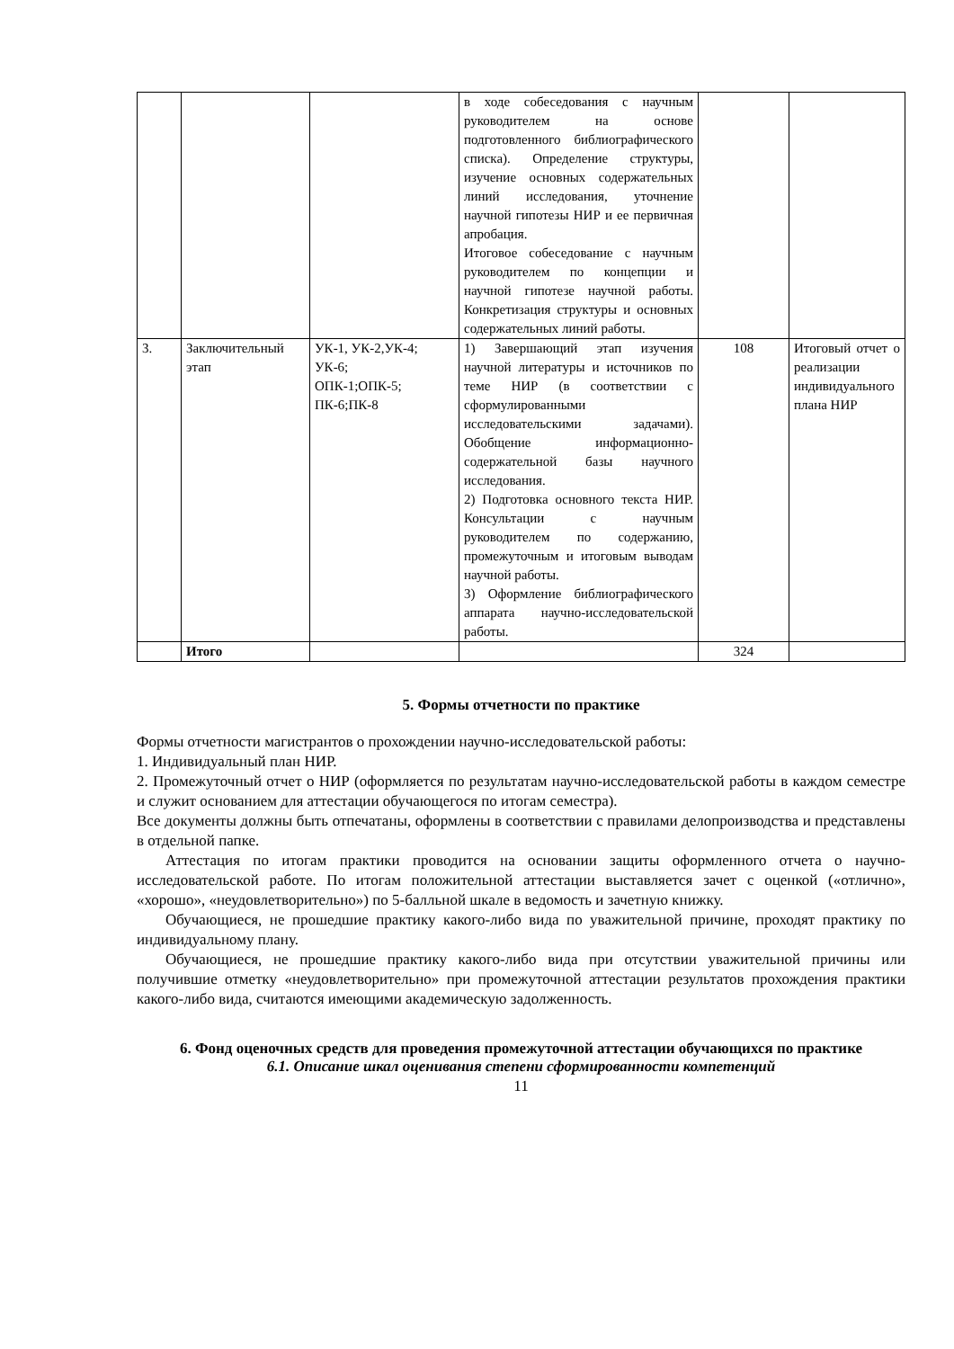| | | | в ходе собеседования с научным руководителем на основе подготовленного библиографического списка). Определение структуры, изучение основных содержательных линий исследования, уточнение научной гипотезы НИР и ее первичная апробация. Итоговое собеседование с научным руководителем по концепции и научной гипотезе научной работы. Конкретизация структуры и основных содержательных линий работы. | | |
| 3. | Заключительный этап | УК-1, УК-2,УК-4; УК-6; ОПК-1;ОПК-5; ПК-6;ПК-8 | 1) Завершающий этап изучения научной литературы и источников по теме НИР (в соответствии с сформулированными исследовательскими задачами). Обобщение информационно-содержательной базы научного исследования. 2) Подготовка основного текста НИР. Консультации с научным руководителем по содержанию, промежуточным и итоговым выводам научной работы. 3) Оформление библиографического аппарата научно-исследовательской работы. | 108 | Итоговый отчет о реализации индивидуального плана НИР |
| | Итого | | | 324 | |
5. Формы отчетности по практике
Формы отчетности магистрантов о прохождении научно-исследовательской работы:
1. Индивидуальный план НИР.
2. Промежуточный отчет о НИР (оформляется по результатам научно-исследовательской работы в каждом семестре и служит основанием для аттестации обучающегося по итогам семестра).
Все документы должны быть отпечатаны, оформлены в соответствии с правилами делопроизводства и представлены в отдельной папке.
Аттестация по итогам практики проводится на основании защиты оформленного отчета о научно-исследовательской работе. По итогам положительной аттестации выставляется зачет с оценкой («отлично», «хорошо», «неудовлетворительно») по 5-балльной шкале в ведомость и зачетную книжку.
Обучающиеся, не прошедшие практику какого-либо вида по уважительной причине, проходят практику по индивидуальному плану.
Обучающиеся, не прошедшие практику какого-либо вида при отсутствии уважительной причины или получившие отметку «неудовлетворительно» при промежуточной аттестации результатов прохождения практики какого-либо вида, считаются имеющими академическую задолженность.
6. Фонд оценочных средств для проведения промежуточной аттестации обучающихся по практике
6.1. Описание шкал оценивания степени сформированности компетенций
11